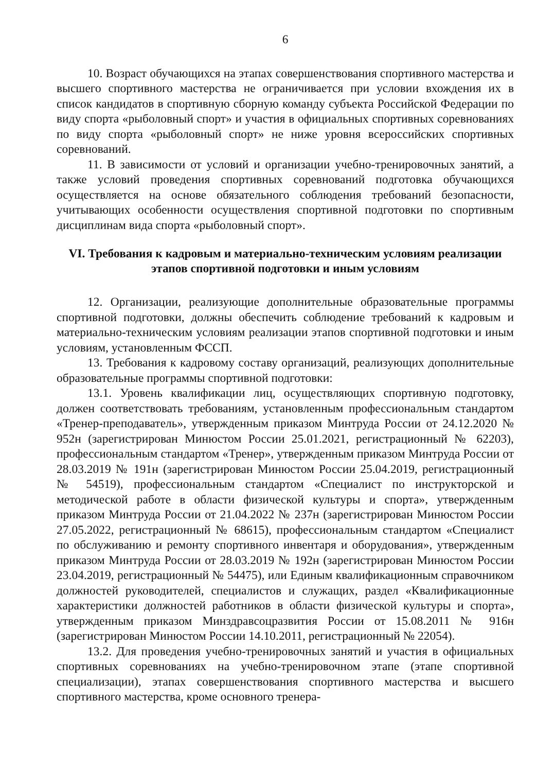6
10. Возраст обучающихся на этапах совершенствования спортивного мастерства и высшего спортивного мастерства не ограничивается при условии вхождения их в список кандидатов в спортивную сборную команду субъекта Российской Федерации по виду спорта «рыболовный спорт» и участия в официальных спортивных соревнованиях по виду спорта «рыболовный спорт» не ниже уровня всероссийских спортивных соревнований.
11. В зависимости от условий и организации учебно-тренировочных занятий, а также условий проведения спортивных соревнований подготовка обучающихся осуществляется на основе обязательного соблюдения требований безопасности, учитывающих особенности осуществления спортивной подготовки по спортивным дисциплинам вида спорта «рыболовный спорт».
VI. Требования к кадровым и материально-техническим условиям реализации этапов спортивной подготовки и иным условиям
12. Организации, реализующие дополнительные образовательные программы спортивной подготовки, должны обеспечить соблюдение требований к кадровым и материально-техническим условиям реализации этапов спортивной подготовки и иным условиям, установленным ФССП.
13. Требования к кадровому составу организаций, реализующих дополнительные образовательные программы спортивной подготовки:
13.1. Уровень квалификации лиц, осуществляющих спортивную подготовку, должен соответствовать требованиям, установленным профессиональным стандартом «Тренер-преподаватель», утвержденным приказом Минтруда России от 24.12.2020 № 952н (зарегистрирован Минюстом России 25.01.2021, регистрационный № 62203), профессиональным стандартом «Тренер», утвержденным приказом Минтруда России от 28.03.2019 № 191н (зарегистрирован Минюстом России 25.04.2019, регистрационный № 54519), профессиональным стандартом «Специалист по инструкторской и методической работе в области физической культуры и спорта», утвержденным приказом Минтруда России от 21.04.2022 № 237н (зарегистрирован Минюстом России 27.05.2022, регистрационный № 68615), профессиональным стандартом «Специалист по обслуживанию и ремонту спортивного инвентаря и оборудования», утвержденным приказом Минтруда России от 28.03.2019 № 192н (зарегистрирован Минюстом России 23.04.2019, регистрационный № 54475), или Единым квалификационным справочником должностей руководителей, специалистов и служащих, раздел «Квалификационные характеристики должностей работников в области физической культуры и спорта», утвержденным приказом Минздравсоцразвития России от 15.08.2011 № 916н (зарегистрирован Минюстом России 14.10.2011, регистрационный № 22054).
13.2. Для проведения учебно-тренировочных занятий и участия в официальных спортивных соревнованиях на учебно-тренировочном этапе (этапе спортивной специализации), этапах совершенствования спортивного мастерства и высшего спортивного мастерства, кроме основного тренера-